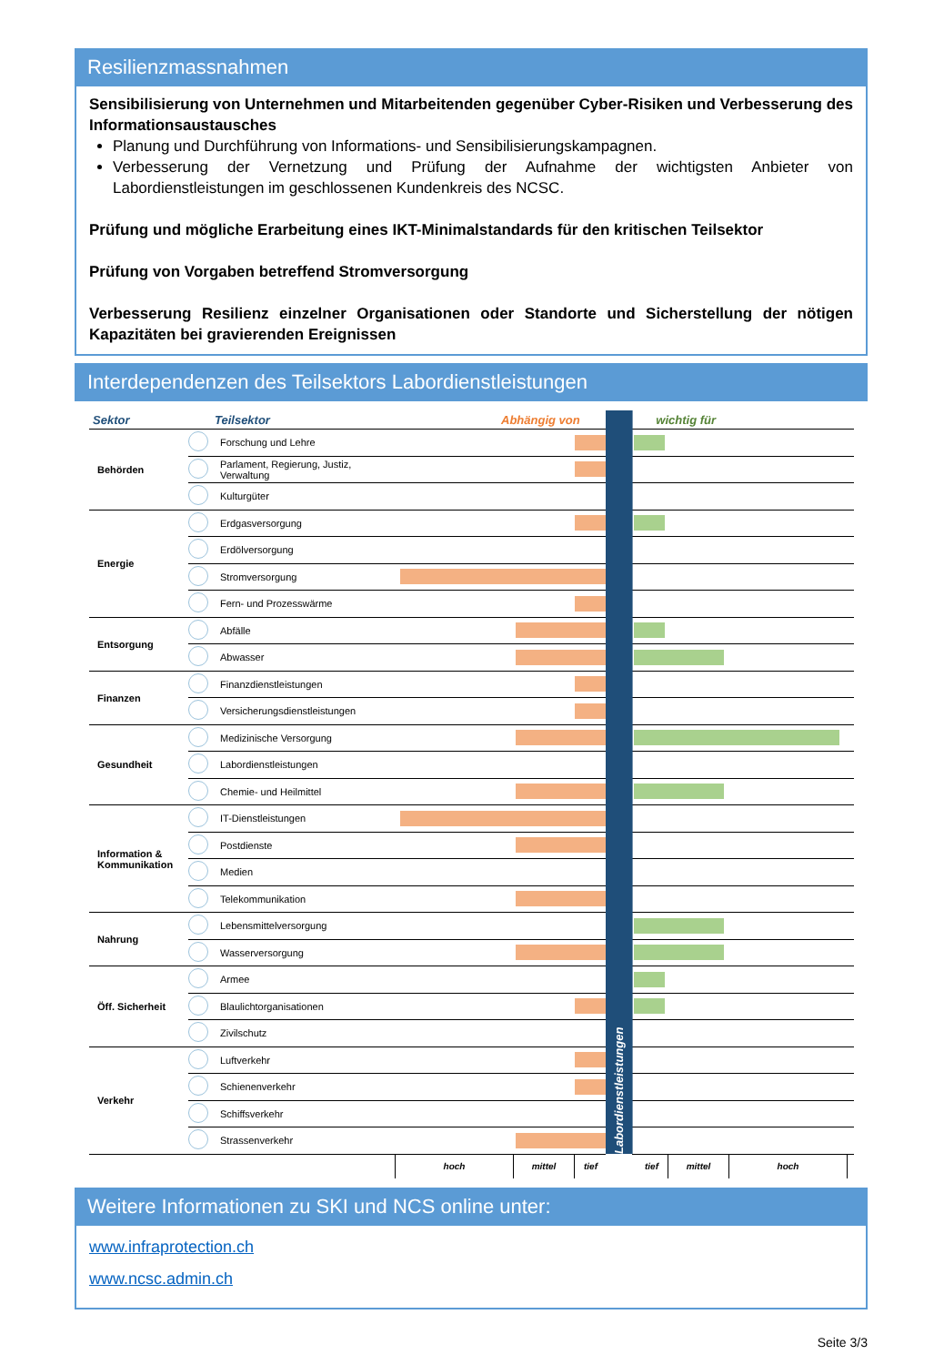Resilienzmassnahmen
Sensibilisierung von Unternehmen und Mitarbeitenden gegenüber Cyber-Risiken und Verbesserung des Informationsaustausches
Planung und Durchführung von Informations- und Sensibilisierungskampagnen.
Verbesserung der Vernetzung und Prüfung der Aufnahme der wichtigsten Anbieter von Labordienstleistungen im geschlossenen Kundenkreis des NCSC.
Prüfung und mögliche Erarbeitung eines IKT-Minimalstandards für den kritischen Teilsektor
Prüfung von Vorgaben betreffend Stromversorgung
Verbesserung Resilienz einzelner Organisationen oder Standorte und Sicherstellung der nötigen Kapazitäten bei gravierenden Ereignissen
Interdependenzen des Teilsektors Labordienstleistungen
| Sektor | | Teilsektor | Abhängig von | Labordienstleistungen | wichtig für |
| --- | --- | --- | --- | --- | --- |
| Behörden | | Forschung und Lehre | | | |
| | | Parlament, Regierung, Justiz, Verwaltung | | | |
| | | Kulturgüter | | | |
| Energie | | Erdgasversorgung | | | |
| | | Erdölversorgung | | | |
| | | Stromversorgung | | | |
| | | Fern- und Prozesswärme | | | |
| Entsorgung | | Abfälle | | | |
| | | Abwasser | | | |
| Finanzen | | Finanzdienstleistungen | | | |
| | | Versicherungsdienstleistungen | | | |
| Gesundheit | | Medizinische Versorgung | | | |
| | | Labordienstleistungen | | | |
| | | Chemie- und Heilmittel | | | |
| Information & Kommunikation | | IT-Dienstleistungen | | | |
| | | Postdienste | | | |
| | | Medien | | | |
| | | Telekommunikation | | | |
| Nahrung | | Lebensmittelversorgung | | | |
| | | Wasserversorgung | | | |
| Öff. Sicherheit | | Armee | | | |
| | | Blaulichtorganisationen | | | |
| | | Zivilschutz | | | |
| Verkehr | | Luftverkehr | | | |
| | | Schienenverkehr | | | |
| | | Schiffsverkehr | | | |
| | | Strassenverkehr | | | |
| hoch | mittel | tief | | tief | mittel | hoch | |
Weitere Informationen zu SKI und NCS online unter:
www.infraprotection.ch
www.ncsc.admin.ch
Seite 3/3